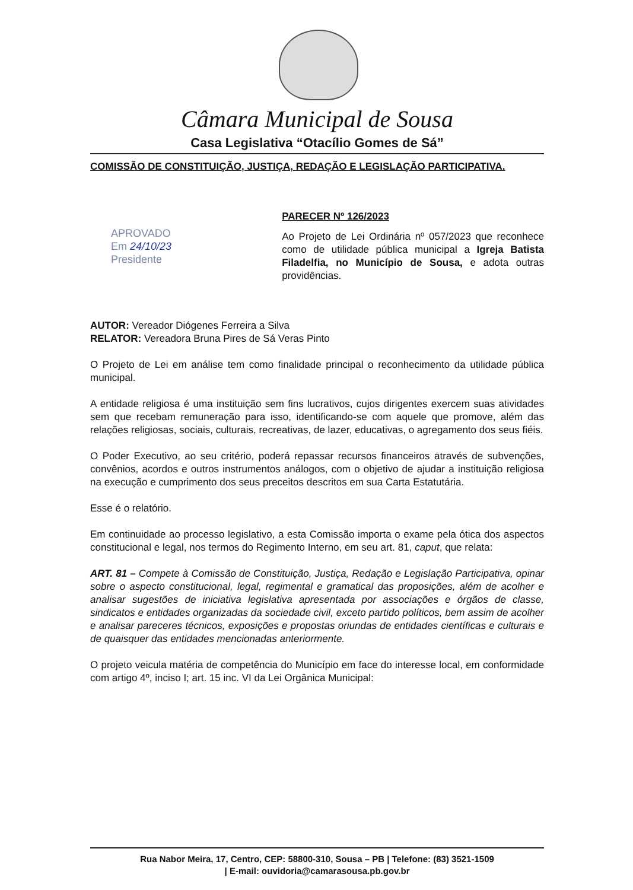Câmara Municipal de Sousa
Casa Legislativa “Otacílio Gomes de Sá”
COMISSÃO DE CONSTITUIÇÃO, JUSTIÇA, REDAÇÃO E LEGISLAÇÃO PARTICIPATIVA.
APROVADO
Em 24/10/23
Presidente
PARECER Nº 126/2023
Ao Projeto de Lei Ordinária nº 057/2023 que reconhece como de utilidade pública municipal a Igreja Batista Filadelfia, no Município de Sousa, e adota outras providências.
AUTOR: Vereador Diógenes Ferreira a Silva
RELATOR: Vereadora Bruna Pires de Sá Veras Pinto
O Projeto de Lei em análise tem como finalidade principal o reconhecimento da utilidade pública municipal.
A entidade religiosa é uma instituição sem fins lucrativos, cujos dirigentes exercem suas atividades sem que recebam remuneração para isso, identificando-se com aquele que promove, além das relações religiosas, sociais, culturais, recreativas, de lazer, educativas, o agregamento dos seus fiéis.
O Poder Executivo, ao seu critério, poderá repassar recursos financeiros através de subvenções, convênios, acordos e outros instrumentos análogos, com o objetivo de ajudar a instituição religiosa na execução e cumprimento dos seus preceitos descritos em sua Carta Estatutária.
Esse é o relatório.
Em continuidade ao processo legislativo, a esta Comissão importa o exame pela ótica dos aspectos constitucional e legal, nos termos do Regimento Interno, em seu art. 81, caput, que relata:
ART. 81 – Compete à Comissão de Constituição, Justiça, Redação e Legislação Participativa, opinar sobre o aspecto constitucional, legal, regimental e gramatical das proposições, além de acolher e analisar sugestões de iniciativa legislativa apresentada por associações e órgãos de classe, sindicatos e entidades organizadas da sociedade civil, exceto partido políticos, bem assim de acolher e analisar pareceres técnicos, exposições e propostas oriundas de entidades científicas e culturais e de quaisquer das entidades mencionadas anteriormente.
O projeto veicula matéria de competência do Município em face do interesse local, em conformidade com artigo 4º, inciso I; art. 15 inc. VI da Lei Orgânica Municipal:
Rua Nabor Meira, 17, Centro, CEP: 58800-310, Sousa – PB | Telefone: (83) 3521-1509
| E-mail: ouvidoria@camarasousa.pb.gov.br